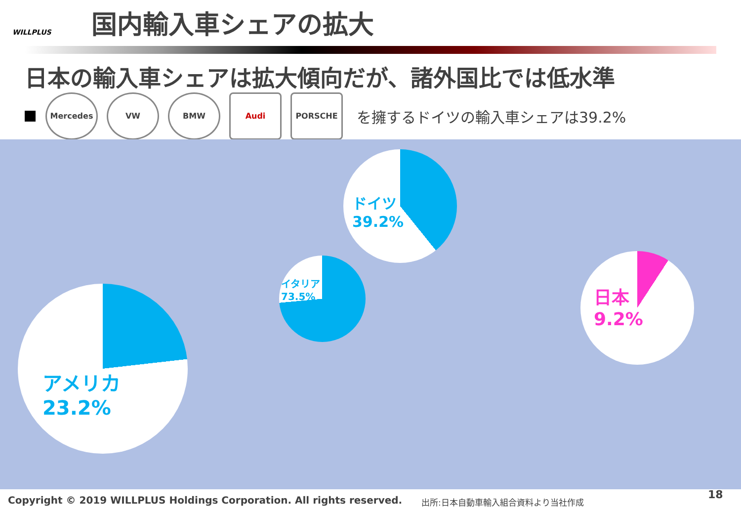WILLPLUS
国内輸入車シェアの拡大
日本の輸入車シェアは拡大傾向だが、諸外国比では低水準
Mercedes VW BMW Audi PORSCHE
を擁するドイツの輸入車シェアは39.2%
アメリカ
23.2%
イタリア
73.5%
ドイツ
39.2%
日本
9.2%
Copyright © 2019 WILLPLUS Holdings Corporation. All rights reserved.
出所:日本自動車輸入組合資料より当社作成
18